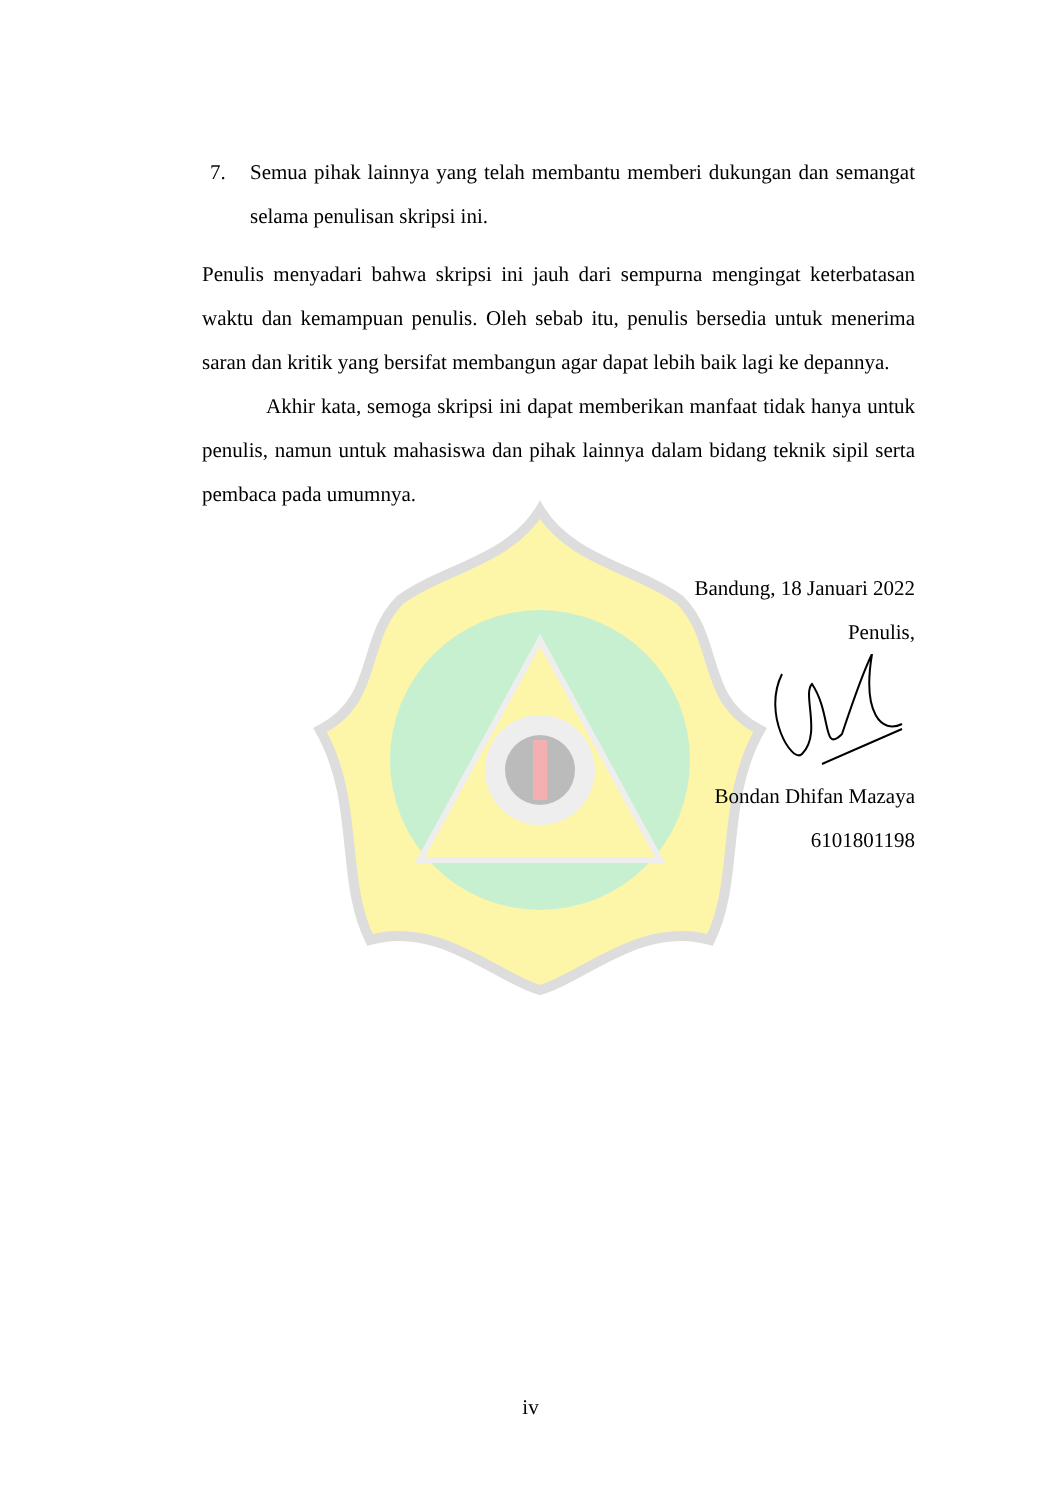7. Semua pihak lainnya yang telah membantu memberi dukungan dan semangat selama penulisan skripsi ini.
Penulis menyadari bahwa skripsi ini jauh dari sempurna mengingat keterbatasan waktu dan kemampuan penulis. Oleh sebab itu, penulis bersedia untuk menerima saran dan kritik yang bersifat membangun agar dapat lebih baik lagi ke depannya.
Akhir kata, semoga skripsi ini dapat memberikan manfaat tidak hanya untuk penulis, namun untuk mahasiswa dan pihak lainnya dalam bidang teknik sipil serta pembaca pada umumnya.
Bandung, 18 Januari 2022
Penulis,
Bondan Dhifan Mazaya
6101801198
iv